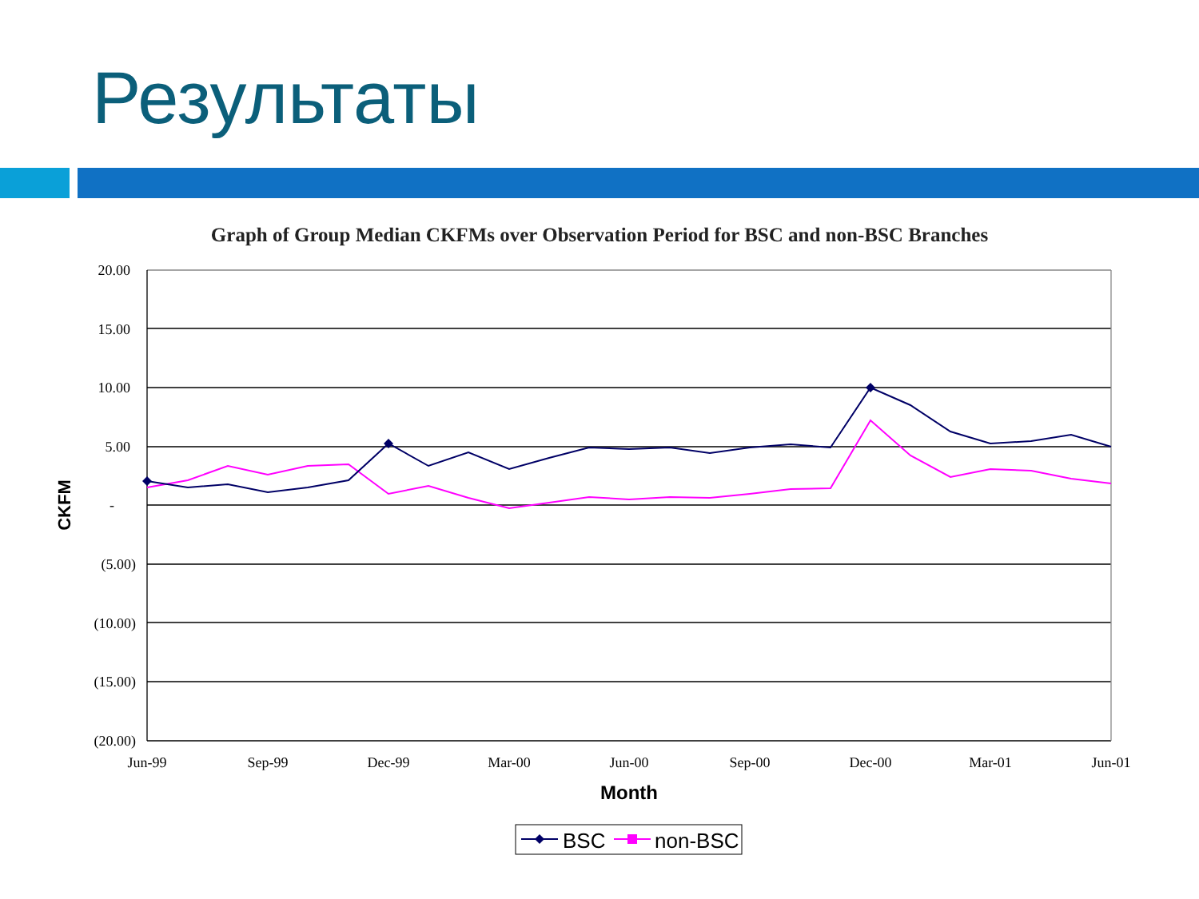Результаты
Graph of Group Median CKFMs over Observation Period for BSC and non-BSC Branches
20.00
15.00
10.00
5.00
-
(5.00)
(10.00)
(15.00)
(20.00)
Jun-99
Sep-99
Dec-99
Mar-00
Jun-00
Sep-00
Dec-00
Mar-01
Jun-01
Month
CKFM
BSC
non-BSC